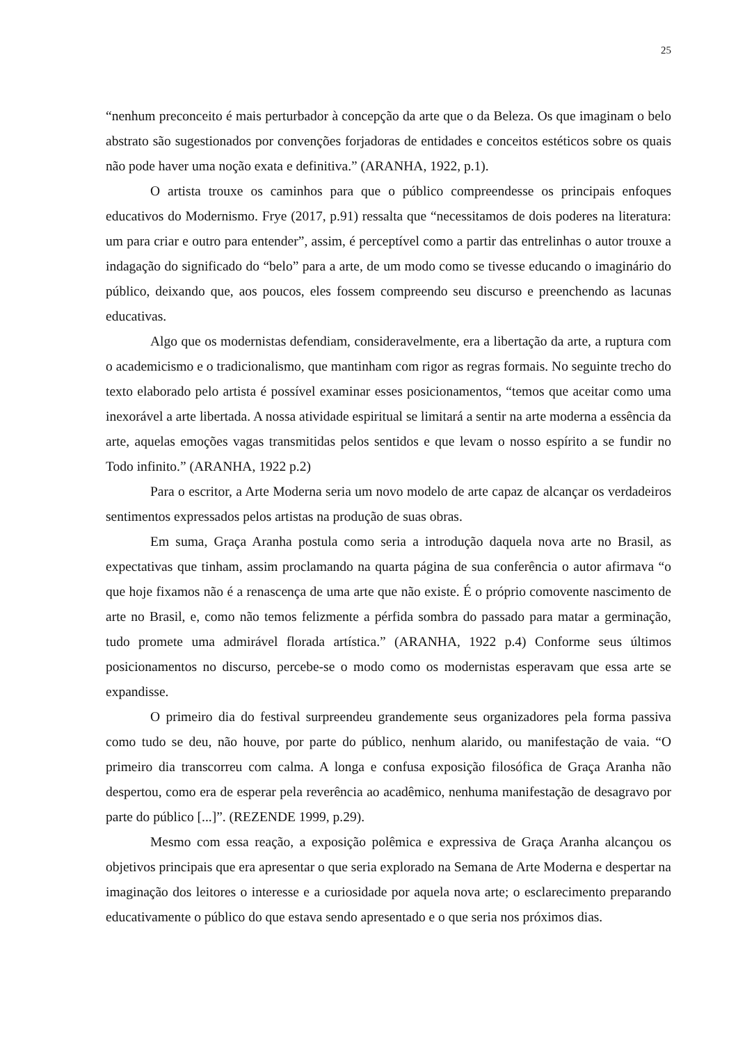25
“nenhum preconceito é mais perturbador à concepção da arte que o da Beleza. Os que imaginam o belo abstrato são sugestionados por convenções forjadoras de entidades e conceitos estéticos sobre os quais não pode haver uma noção exata e definitiva.” (ARANHA, 1922, p.1).
O artista trouxe os caminhos para que o público compreendesse os principais enfoques educativos do Modernismo. Frye (2017, p.91) ressalta que “necessitamos de dois poderes na literatura: um para criar e outro para entender”, assim, é perceptível como a partir das entrelinhas o autor trouxe a indagação do significado do “belo” para a arte, de um modo como se tivesse educando o imaginário do público, deixando que, aos poucos, eles fossem compreendo seu discurso e preenchendo as lacunas educativas.
Algo que os modernistas defendiam, consideravelmente, era a libertação da arte, a ruptura com o academicismo e o tradicionalismo, que mantinham com rigor as regras formais. No seguinte trecho do texto elaborado pelo artista é possível examinar esses posicionamentos, “temos que aceitar como uma inexorável a arte libertada. A nossa atividade espiritual se limitará a sentir na arte moderna a essência da arte, aquelas emoções vagas transmitidas pelos sentidos e que levam o nosso espírito a se fundir no Todo infinito.” (ARANHA, 1922 p.2)
Para o escritor, a Arte Moderna seria um novo modelo de arte capaz de alcançar os verdadeiros sentimentos expressados pelos artistas na produção de suas obras.
Em suma, Graça Aranha postula como seria a introdução daquela nova arte no Brasil, as expectativas que tinham, assim proclamando na quarta página de sua conferência o autor afirmava “o que hoje fixamos não é a renascença de uma arte que não existe. É o próprio comovente nascimento de arte no Brasil, e, como não temos felizmente a pérfida sombra do passado para matar a germinação, tudo promete uma admirável florada artística.” (ARANHA, 1922 p.4) Conforme seus últimos posicionamentos no discurso, percebe-se o modo como os modernistas esperavam que essa arte se expandisse.
O primeiro dia do festival surpreendeu grandemente seus organizadores pela forma passiva como tudo se deu, não houve, por parte do público, nenhum alarido, ou manifestação de vaia. “O primeiro dia transcorreu com calma. A longa e confusa exposição filosófica de Graça Aranha não despertou, como era de esperar pela reverência ao acadêmico, nenhuma manifestação de desagravo por parte do público [...]”. (REZENDE 1999, p.29).
Mesmo com essa reação, a exposição polêmica e expressiva de Graça Aranha alcançou os objetivos principais que era apresentar o que seria explorado na Semana de Arte Moderna e despertar na imaginação dos leitores o interesse e a curiosidade por aquela nova arte; o esclarecimento preparando educativamente o público do que estava sendo apresentado e o que seria nos próximos dias.